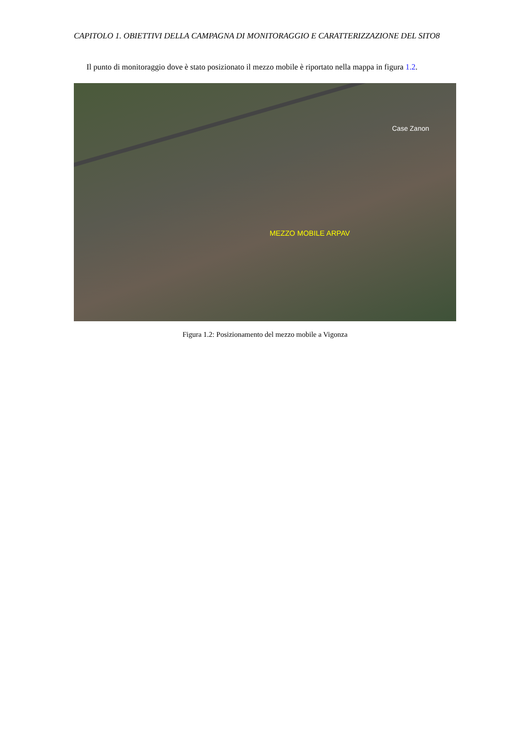CAPITOLO 1. OBIETTIVI DELLA CAMPAGNA DI MONITORAGGIO E CARATTERIZZAZIONE DEL SITO8
Il punto di monitoraggio dove è stato posizionato il mezzo mobile è riportato nella mappa in figura 1.2.
Case Zanon
MEZZO MOBILE ARPAV
Figura 1.2: Posizionamento del mezzo mobile a Vigonza